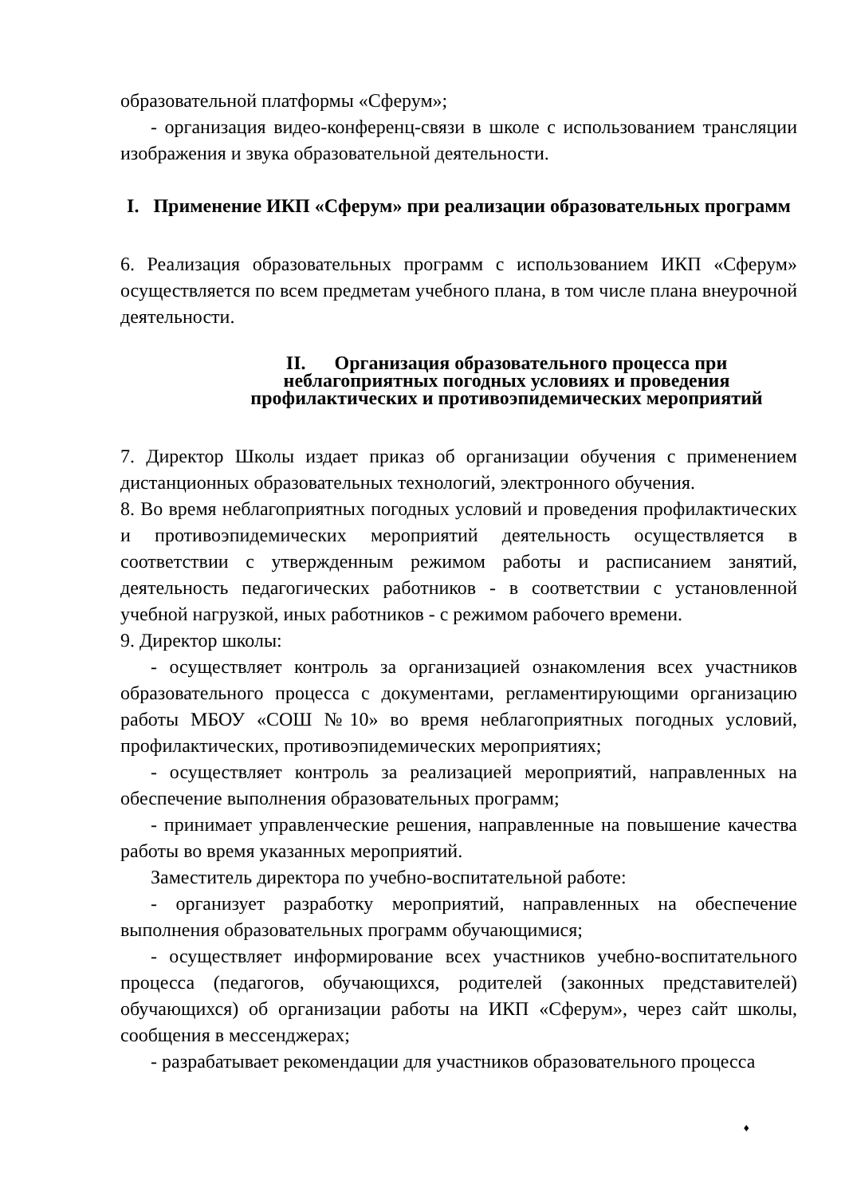образовательной платформы «Сферум»;
- организация видео-конференц-связи в школе с использованием трансляции изображения и звука образовательной деятельности.
I. Применение ИКП «Сферум» при реализации образовательных программ
6. Реализация образовательных программ с использованием ИКП «Сферум» осуществляется по всем предметам учебного плана, в том числе плана внеурочной деятельности.
II. Организация образовательного процесса при неблагоприятных погодных условиях и проведения профилактических и противоэпидемических мероприятий
7. Директор Школы издает приказ об организации обучения с применением дистанционных образовательных технологий, электронного обучения.
8. Во время неблагоприятных погодных условий и проведения профилактических и противоэпидемических мероприятий деятельность осуществляется в соответствии с утвержденным режимом работы и расписанием занятий, деятельность педагогических работников - в соответствии с установленной учебной нагрузкой, иных работников - с режимом рабочего времени.
9. Директор школы:
- осуществляет контроль за организацией ознакомления всех участников образовательного процесса с документами, регламентирующими организацию работы МБОУ «СОШ №10» во время неблагоприятных погодных условий, профилактических, противоэпидемических мероприятиях;
- осуществляет контроль за реализацией мероприятий, направленных на обеспечение выполнения образовательных программ;
- принимает управленческие решения, направленные на повышение качества работы во время указанных мероприятий.
Заместитель директора по учебно-воспитательной работе:
- организует разработку мероприятий, направленных на обеспечение выполнения образовательных программ обучающимися;
- осуществляет информирование всех участников учебно-воспитательного процесса (педагогов, обучающихся, родителей (законных представителей) обучающихся) об организации работы на ИКП «Сферум», через сайт школы, сообщения в мессенджерах;
- разрабатывает рекомендации для участников образовательного процесса
♦